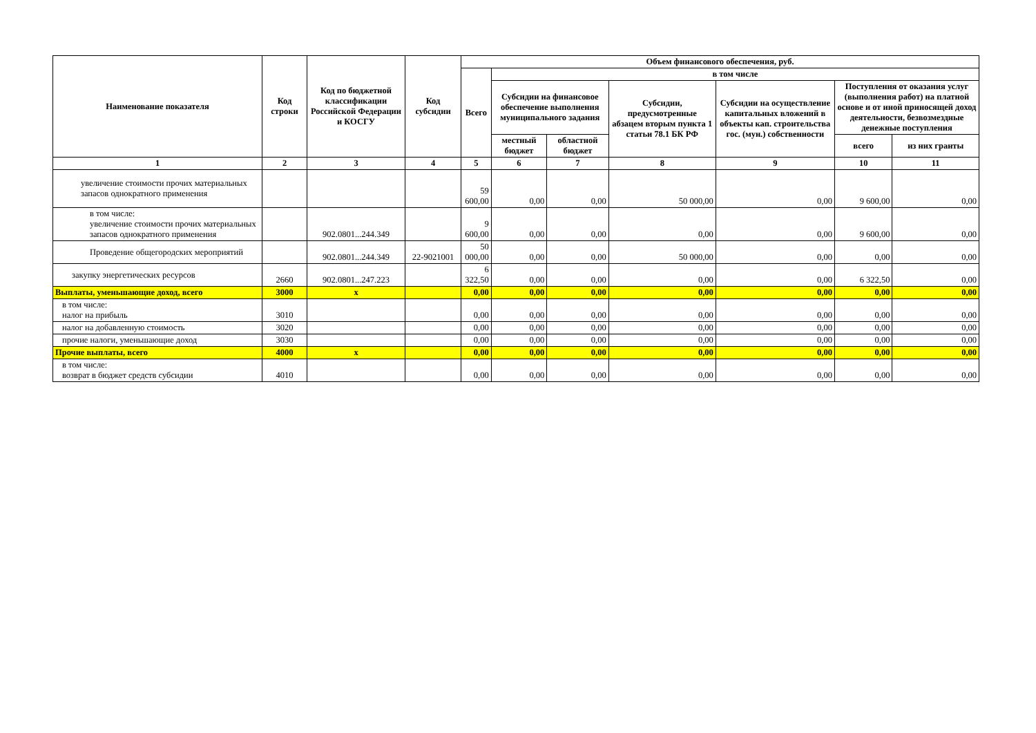| Наименование показателя | Код строки | Код по бюджетной классификации Российской Федерации и КОСГУ | Код субсидии | Объем финансового обеспечения, руб. | | | | | | |
| --- | --- | --- | --- | --- | --- | --- | --- | --- | --- | --- |
| | | | | Всего | в том числе | | | | | |
| | | | | | Субсидии на финансовое обеспечение выполнения муниципального задания | | Субсидии, предусмотренные абзацем вторым пункта 1 статьи 78.1 БК РФ | Субсидии на осуществление капитальных вложений в объекты кап. строительства гос. (мун.) собственности | Поступления от оказания услуг (выполнения работ) на платной основе и от иной приносящей доход деятельности, безвозмездные денежные поступления | |
| | | | | | местный бюджет | областной бюджет | | | всего | из них гранты |
| 1 | 2 | 3 | 4 | 5 | 6 | 7 | 8 | 9 | 10 | 11 |
| увеличение стоимости прочих материальных запасов однократного применения | | | | 59 600,00 | 0,00 | 0,00 | 50 000,00 | 0,00 | 9 600,00 | 0,00 |
| в том числе: увеличение стоимости прочих материальных запасов однократного применения | | 902.0801...244.349 | | 9 600,00 | 0,00 | 0,00 | 0,00 | 0,00 | 9 600,00 | 0,00 |
| Проведение общегородских мероприятий | | 902.0801...244.349 | 22-9021001 | 50 000,00 | 0,00 | 0,00 | 50 000,00 | 0,00 | 0,00 | 0,00 |
| закупку энергетических ресурсов | 2660 | 902.0801...247.223 | | 6 322,50 | 0,00 | 0,00 | 0,00 | 0,00 | 6 322,50 | 0,00 |
| Выплаты, уменьшающие доход, всего | 3000 | х | | 0,00 | 0,00 | 0,00 | 0,00 | 0,00 | 0,00 | 0,00 |
| в том числе: налог на прибыль | 3010 | | | 0,00 | 0,00 | 0,00 | 0,00 | 0,00 | 0,00 | 0,00 |
| налог на добавленную стоимость | 3020 | | | 0,00 | 0,00 | 0,00 | 0,00 | 0,00 | 0,00 | 0,00 |
| прочие налоги, уменьшающие доход | 3030 | | | 0,00 | 0,00 | 0,00 | 0,00 | 0,00 | 0,00 | 0,00 |
| Прочие выплаты, всего | 4000 | х | | 0,00 | 0,00 | 0,00 | 0,00 | 0,00 | 0,00 | 0,00 |
| в том числе: возврат в бюджет средств субсидии | 4010 | | | 0,00 | 0,00 | 0,00 | 0,00 | 0,00 | 0,00 | 0,00 |